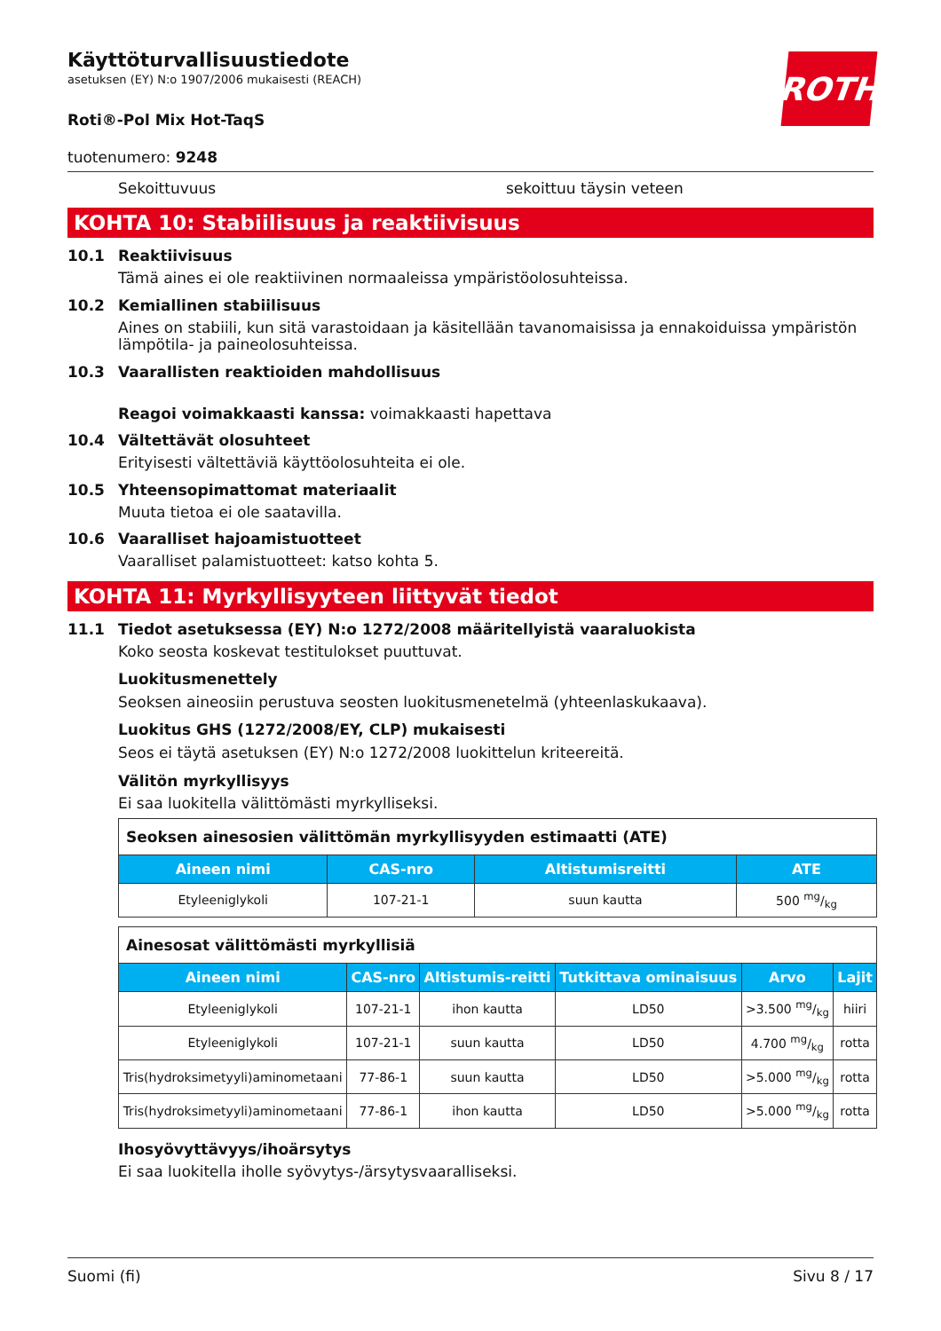ROTH
Käyttöturvallisuustiedote
asetuksen (EY) N:o 1907/2006 mukaisesti (REACH)
Roti®-Pol Mix Hot-TaqS
tuotenumero: 9248
Sekoittuvuus sekoittuu täysin veteen
KOHTA 10: Stabiilisuus ja reaktiivisuus
10.1 Reaktiivisuus
Tämä aines ei ole reaktiivinen normaaleissa ympäristöolosuhteissa.
10.2 Kemiallinen stabiilisuus
Aines on stabiili, kun sitä varastoidaan ja käsitellään tavanomaisissa ja ennakoiduissa ympäristön lämpötila- ja paineolosuhteissa.
10.3 Vaarallisten reaktioiden mahdollisuus
Reagoi voimakkaasti kanssa: voimakkaasti hapettava
10.4 Vältettävät olosuhteet
Erityisesti vältettäviä käyttöolosuhteita ei ole.
10.5 Yhteensopimattomat materiaalit
Muuta tietoa ei ole saatavilla.
10.6 Vaaralliset hajoamistuotteet
Vaaralliset palamistuotteet: katso kohta 5.
KOHTA 11: Myrkyllisyyteen liittyvät tiedot
11.1 Tiedot asetuksessa (EY) N:o 1272/2008 määritellyistä vaaraluokista
Koko seosta koskevat testitulokset puuttuvat.
Luokitusmenettely
Seoksen aineosiin perustuva seosten luokitusmenetelmä (yhteenlaskukaava).
Luokitus GHS (1272/2008/EY, CLP) mukaisesti
Seos ei täytä asetuksen (EY) N:o 1272/2008 luokittelun kriteereitä.
Välitön myrkyllisyys
Ei saa luokitella välittömästi myrkylliseksi.
| Seoksen ainesosien välittömän myrkyllisyyden estimaatti (ATE) | | | |
| Aineen nimi | CAS-nro | Altistumisreitti | ATE |
| Etyleeniglykoli | 107-21-1 | suun kautta | 500 mg/kg |
| Ainesosat välittömästi myrkyllisiä | | | | | |
| Aineen nimi | CAS-nro | Altistumis-reitti | Tutkittava ominaisuus | Arvo | Lajit |
| Etyleeniglykoli | 107-21-1 | ihon kautta | LD50 | >3.500 mg/kg | hiiri |
| Etyleeniglykoli | 107-21-1 | suun kautta | LD50 | 4.700 mg/kg | rotta |
| Tris(hydroksimetyyli)aminometaani | 77-86-1 | suun kautta | LD50 | >5.000 mg/kg | rotta |
| Tris(hydroksimetyyli)aminometaani | 77-86-1 | ihon kautta | LD50 | >5.000 mg/kg | rotta |
Ihosyövyttävyys/ihoärsytys
Ei saa luokitella iholle syövytys-/ärsytysvaaralliseksi.
Suomi (fi) Sivu 8 / 17